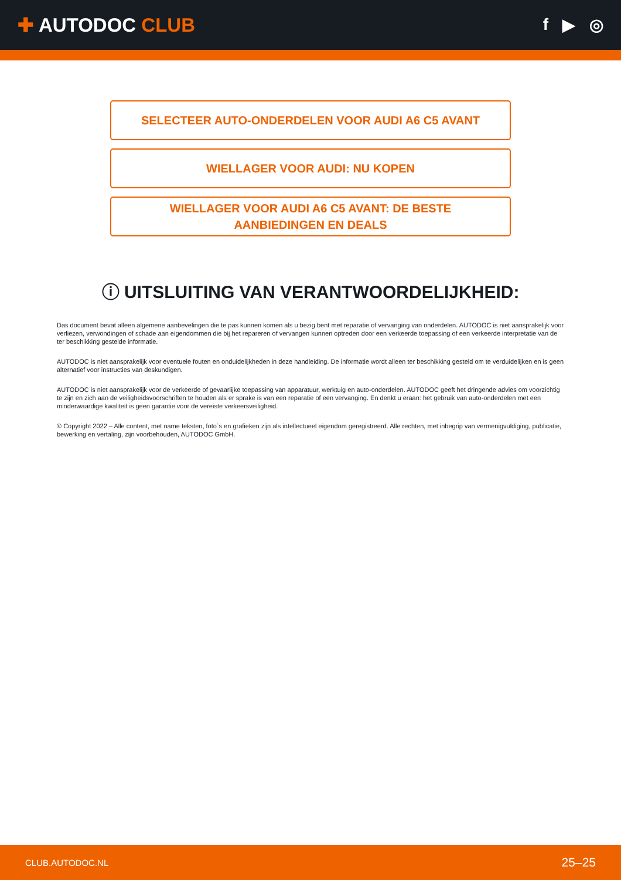✚ AUTODOC CLUB
f ▶ ◎
SELECTEER AUTO-ONDERDELEN VOOR AUDI A6 C5 AVANT
WIELLAGER VOOR AUDI: NU KOPEN
WIELLAGER VOOR AUDI A6 C5 AVANT: DE BESTE
AANBIEDINGEN EN DEALS
ⓘ UITSLUITING VAN VERANTWOORDELIJKHEID:
Das document bevat alleen algemene aanbevelingen die te pas kunnen komen als u bezig bent met reparatie of vervanging van onderdelen. AUTODOC is niet aansprakelijk voor verliezen, verwondingen of schade aan eigendommen die bij het repareren of vervangen kunnen optreden door een verkeerde toepassing of een verkeerde interpretatie van de ter beschikking gestelde informatie.
AUTODOC is niet aansprakelijk voor eventuele fouten en onduidelijkheden in deze handleiding. De informatie wordt alleen ter beschikking gesteld om te verduidelijken en is geen alternatief voor instructies van deskundigen.
AUTODOC is niet aansprakelijk voor de verkeerde of gevaarlijke toepassing van apparatuur, werktuig en auto-onderdelen. AUTODOC geeft het dringende advies om voorzichtig te zijn en zich aan de veiligheidsvoorschriften te houden als er sprake is van een reparatie of een vervanging. En denkt u eraan: het gebruik van auto-onderdelen met een minderwaardige kwaliteit is geen garantie voor de vereiste verkeersveiligheid.
© Copyright 2022 – Alle content, met name teksten, foto`s en grafieken zijn als intellectueel eigendom geregistreerd. Alle rechten, met inbegrip van vermenigvuldiging, publicatie, bewerking en vertaling, zijn voorbehouden, AUTODOC GmbH.
CLUB.AUTODOC.NL 25–25